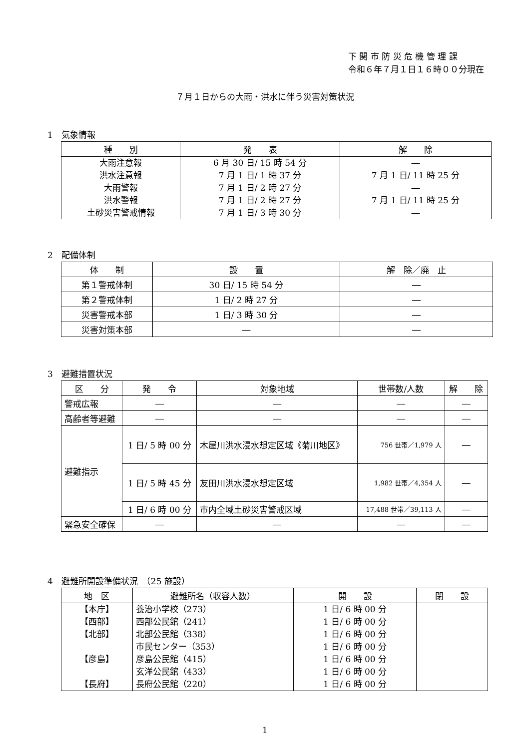下 関 市 防 災 危 機 管 理 課
令和６年７月１日１６時００分現在
７月１日からの大雨・洪水に伴う災害対策状況
1　気象情報
| 種 別 | 発 表 | 解 除 |
| --- | --- | --- |
| 大雨注意報 洪水注意報 大雨警報 洪水警報 土砂災害警戒情報 | 6 月 30 日/ 15 時 54 分 7 月 1 日/ 1 時 37 分 7 月 1 日/ 2 時 27 分 7 月 1 日/ 2 時 27 分 7 月 1 日/ 3 時 30 分 | ― 7 月 1 日/ 11 時 25 分 ― 7 月 1 日/ 11 時 25 分 ― |
2　配備体制
| 体 制 | 設 置 | 解 除／廃 止 |
| --- | --- | --- |
| 第１警戒体制 | 30 日/ 15 時 54 分 | ― |
| 第２警戒体制 | 1 日/ 2 時 27 分 | ― |
| 災害警戒本部 | 1 日/ 3 時 30 分 | ― |
| 災害対策本部 | ― | ― |
3　避難措置状況
| 区 分 | 発 令 | 対象地域 | 世帯数/人数 | 解 除 |
| --- | --- | --- | --- | --- |
| 警戒広報 | ― | ― | ― | ― |
| 高齢者等避難 | ― | ― | ― | ― |
| 避難指示 | 1 日/ 5 時 00 分 | 木屋川洪水浸水想定区域《菊川地区》 | 756 世帯／1,979 人 | ― |
| | 1 日/ 5 時 45 分 | 友田川洪水浸水想定区域 | 1,982 世帯／4,354 人 | ― |
| | 1 日/ 6 時 00 分 | 市内全域土砂災害警戒区域 | 17,488 世帯／39,113 人 | ― |
| 緊急安全確保 | ― | ― | ― | ― |
4　避難所開設準備状況　（25 施設）
| 地 区 | 避難所名（収容人数） | 開 設 | 閉 設 |
| --- | --- | --- | --- |
| 【本庁】 【西部】 【北部】 【彦島】 【長府】 | 養治小学校（273） 西部公民館（241） 北部公民館（338） 市民センター（353） 彦島公民館（415） 玄洋公民館（433） 長府公民館（220） | 1 日/ 6 時 00 分 1 日/ 6 時 00 分 1 日/ 6 時 00 分 1 日/ 6 時 00 分 1 日/ 6 時 00 分 1 日/ 6 時 00 分 1 日/ 6 時 00 分 | |
1